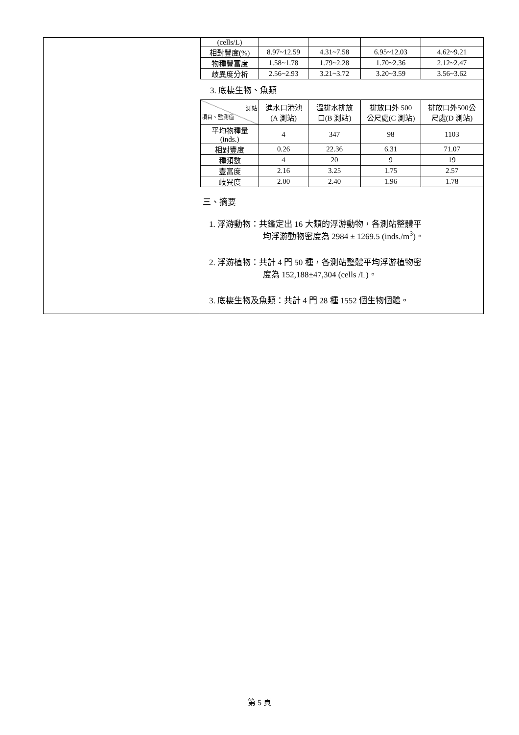| (cells/L) | | | | |
| 相對豐度(%) | 8.97~12.59 | 4.31~7.58 | 6.95~12.03 | 4.62~9.21 |
| 物種豐富度 | 1.58~1.78 | 1.79~2.28 | 1.70~2.36 | 2.12~2.47 |
| 歧異度分析 | 2.56~2.93 | 3.21~3.72 | 3.20~3.59 | 3.56~3.62 |
3. 底棲生物、魚類
| 測站 項目、監測值 | 進水口港池 (A 測站) | 溫排水排放 口(B 測站) | 排放口外 500 公尺處(C 測站) | 排放口外500公 尺處(D 測站) |
| --- | --- | --- | --- | --- |
| 平均物種量 (inds.) | 4 | 347 | 98 | 1103 |
| 相對豐度 | 0.26 | 22.36 | 6.31 | 71.07 |
| 種類數 | 4 | 20 | 9 | 19 |
| 豐富度 | 2.16 | 3.25 | 1.75 | 2.57 |
| 歧異度 | 2.00 | 2.40 | 1.96 | 1.78 |
三、摘要
1. 浮游動物：共鑑定出 16 大類的浮游動物，各測站整體平
均浮游動物密度為 2984 ± 1269.5 (inds./m<sup>3</sup>)。
2. 浮游植物：共計 4 門 50 種，各測站整體平均浮游植物密
度為 152,188±47,304 (cells /L)。
3. 底棲生物及魚類：共計 4 門 28 種 1552 個生物個體。
第 5 頁